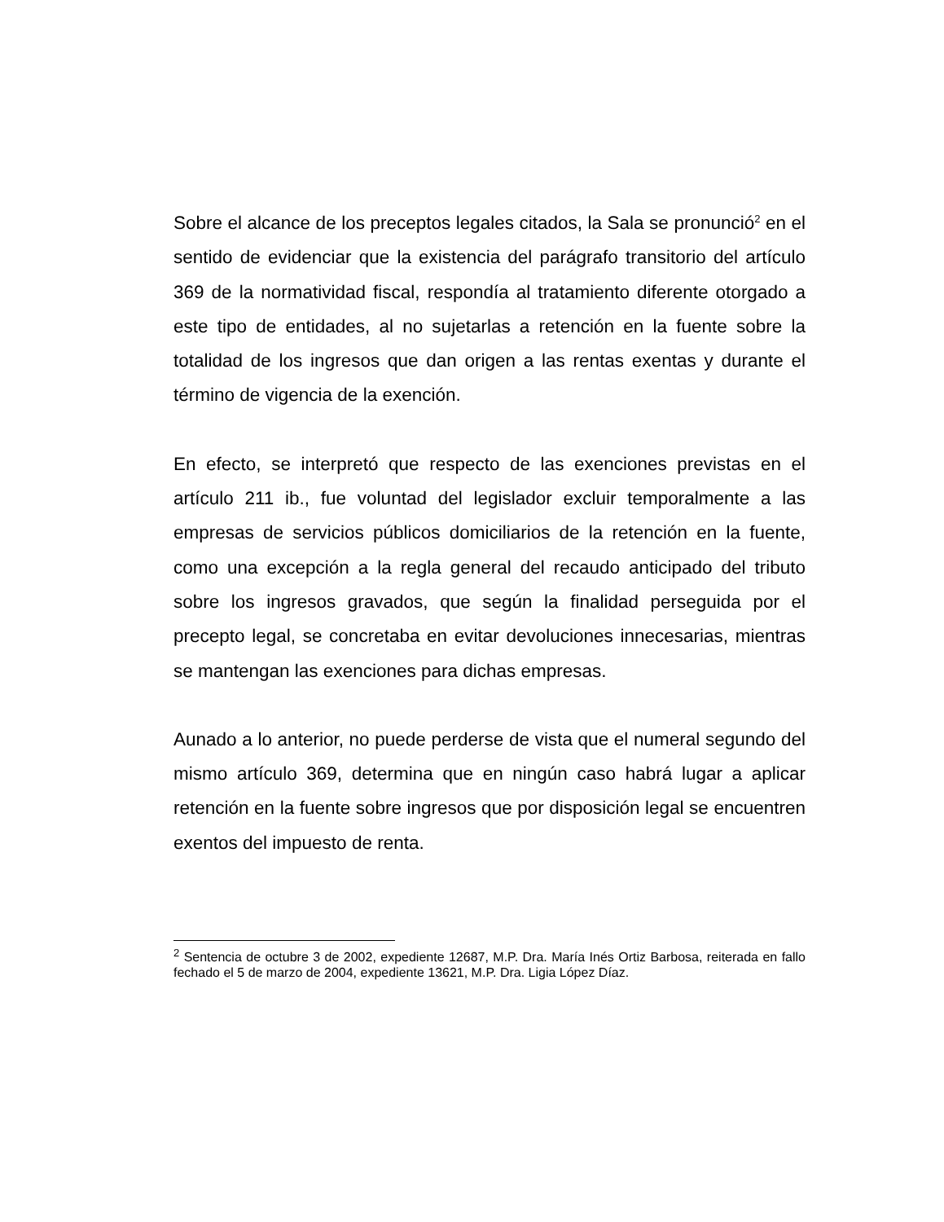Sobre el alcance de los preceptos legales citados, la Sala se pronunció<sup>2</sup> en el sentido de evidenciar que la existencia del parágrafo transitorio del artículo 369 de la normatividad fiscal, respondía al tratamiento diferente otorgado a este tipo de entidades, al no sujetarlas a retención en la fuente sobre la totalidad de los ingresos que dan origen a las rentas exentas y durante el término de vigencia de la exención.
En efecto, se interpretó que respecto de las exenciones previstas en el artículo 211 ib., fue voluntad del legislador excluir temporalmente a las empresas de servicios públicos domiciliarios de la retención en la fuente, como una excepción a la regla general del recaudo anticipado del tributo sobre los ingresos gravados, que según la finalidad perseguida por el precepto legal, se concretaba en evitar devoluciones innecesarias, mientras se mantengan las exenciones para dichas empresas.
Aunado a lo anterior, no puede perderse de vista que el numeral segundo del mismo artículo 369, determina que en ningún caso habrá lugar a aplicar retención en la fuente sobre ingresos que por disposición legal se encuentren exentos del impuesto de renta.
<sup>2</sup> Sentencia de octubre 3 de 2002, expediente 12687, M.P. Dra. María Inés Ortiz Barbosa, reiterada en fallo fechado el 5 de marzo de 2004, expediente 13621, M.P. Dra. Ligia López Díaz.